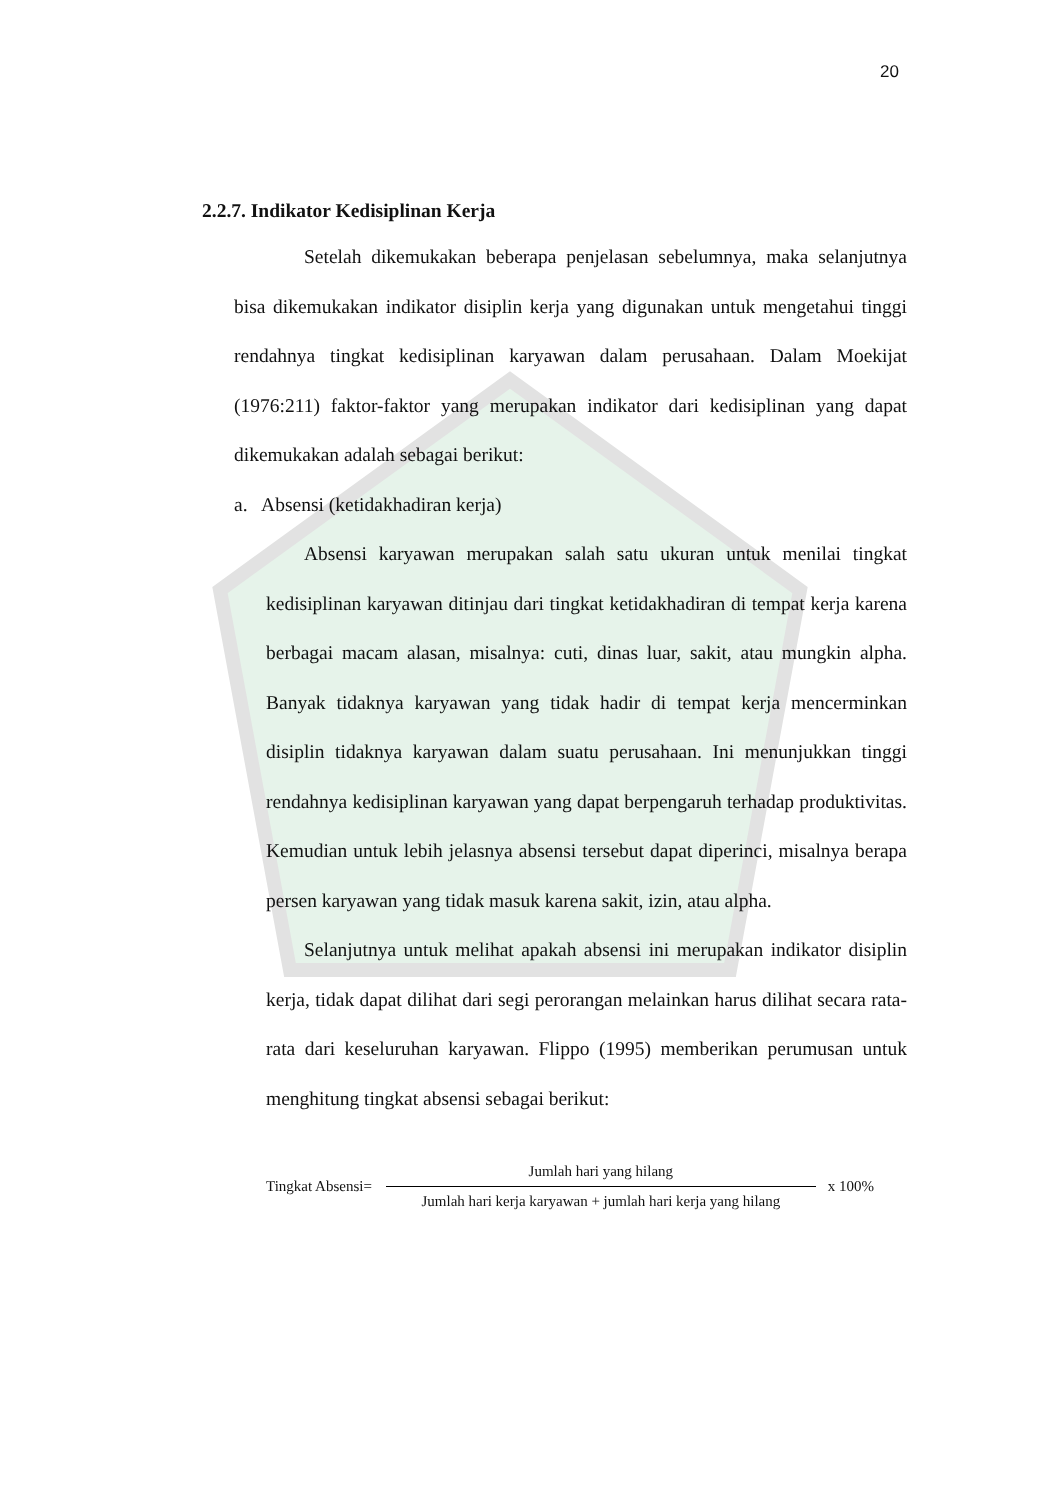20
2.2.7. Indikator Kedisiplinan Kerja
Setelah dikemukakan beberapa penjelasan sebelumnya, maka selanjutnya bisa dikemukakan indikator disiplin kerja yang digunakan untuk mengetahui tinggi rendahnya tingkat kedisiplinan karyawan dalam perusahaan. Dalam Moekijat (1976:211) faktor-faktor yang merupakan indikator dari kedisiplinan yang dapat dikemukakan adalah sebagai berikut:
a. Absensi (ketidakhadiran kerja)
Absensi karyawan merupakan salah satu ukuran untuk menilai tingkat kedisiplinan karyawan ditinjau dari tingkat ketidakhadiran di tempat kerja karena berbagai macam alasan, misalnya: cuti, dinas luar, sakit, atau mungkin alpha. Banyak tidaknya karyawan yang tidak hadir di tempat kerja mencerminkan disiplin tidaknya karyawan dalam suatu perusahaan. Ini menunjukkan tinggi rendahnya kedisiplinan karyawan yang dapat berpengaruh terhadap produktivitas. Kemudian untuk lebih jelasnya absensi tersebut dapat diperinci, misalnya berapa persen karyawan yang tidak masuk karena sakit, izin, atau alpha.
Selanjutnya untuk melihat apakah absensi ini merupakan indikator disiplin kerja, tidak dapat dilihat dari segi perorangan melainkan harus dilihat secara rata-rata dari keseluruhan karyawan. Flippo (1995) memberikan perumusan untuk menghitung tingkat absensi sebagai berikut:
Tingkat Absensi= Jumlah hari yang hilang Jumlah hari kerja karyawan + jumlah hari kerja yang hilang x 100%